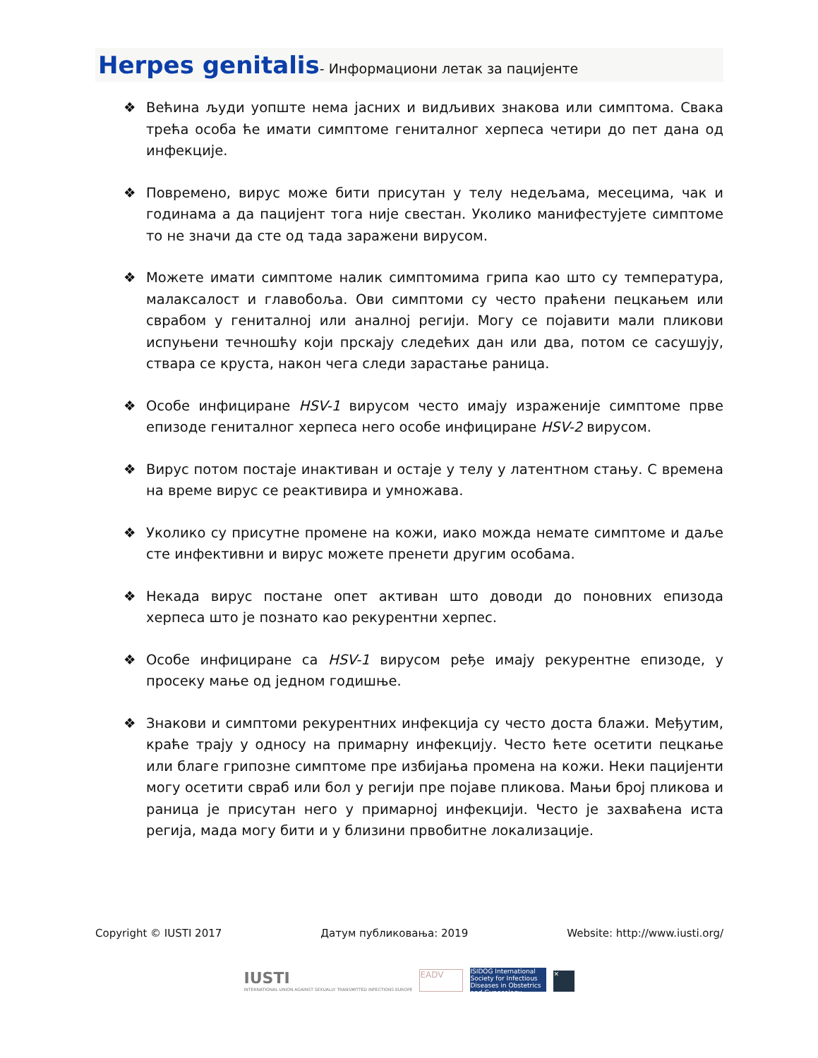Herpes genitalis- Информациони летак за пацијенте
❖ Већина људи уопште нема јасних и видљивих знакова или симптома. Свака трећа особа ће имати симптоме гениталног херпеса четири до пет дана од инфекције.
❖ Повремено, вирус може бити присутан у телу недељама, месецима, чак и годинама а да пацијент тога није свестан. Уколико манифестујете симптоме то не значи да сте од тада заражени вирусом.
❖ Можете имати симптоме налик симптомима грипа као што су температура, малаксалост и главобоља. Ови симптоми су често праћени пецкањем или сврабом у гениталној или аналној регији. Могу се појавити мали пликови испуњени течношћу који прскају следећих дан или два, потом се сасушују, ствара се круста, након чега следи зарастање раница.
❖ Особе инфициране HSV-1 вирусом често имају израженије симптоме прве епизоде гениталног херпеса него особе инфициране HSV-2 вирусом.
❖ Вирус потом постаје инактиван и остаје у телу у латентном стању. С времена на време вирус се реактивира и умножава.
❖ Уколико су присутне промене на кожи, иако можда немате симптоме и даље сте инфективни и вирус можете пренети другим особама.
❖ Некада вирус постане опет активан што доводи до поновних епизода херпеса што је познато као рекурентни херпес.
❖ Особе инфициране са HSV-1 вирусом ређе имају рекурентне епизоде, у просеку мање од једном годишње.
❖ Знакови и симптоми рекурентних инфекција су често доста блажи. Међутим, краће трају у односу на примарну инфекцију. Често ћете осетити пецкање или благе грипозне симптоме пре избијања промена на кожи. Неки пацијенти могу осетити свраб или бол у регији пре појаве пликова. Мањи број пликова и раница је присутан него у примарној инфекцији. Често је захваћена иста регија, мада могу бити и у близини првобитне локализације.
Copyright © IUSTI 2017 Датум публиковања: 2019 Website: http://www.iusti.org/
IUSTI
INTERNATIONAL UNION AGAINST SEXUALLY TRANSMITTED INFECTIONS EUROPE
EADV
ISIDOG International Society for Infectious Diseases in Obstetrics and Gynecology
✕